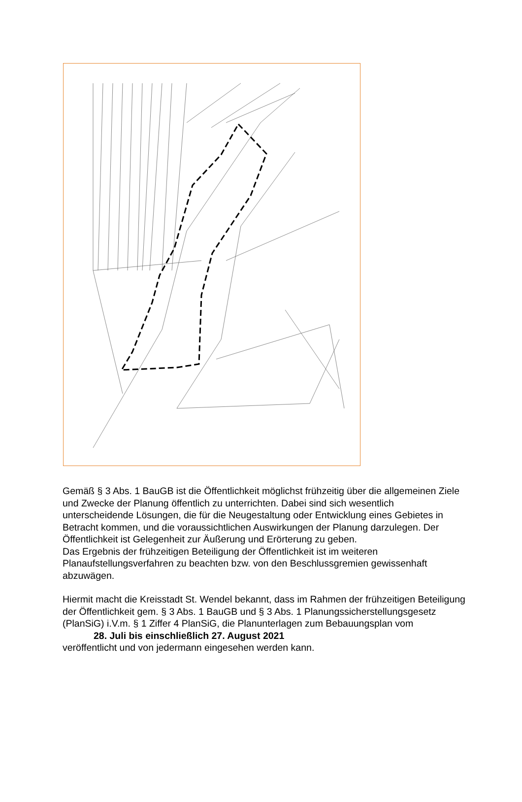Gemäß § 3 Abs. 1 BauGB ist die Öffentlichkeit möglichst frühzeitig über die allgemeinen Ziele und Zwecke der Planung öffentlich zu unterrichten. Dabei sind sich wesentlich unterscheidende Lösungen, die für die Neugestaltung oder Entwicklung eines Gebietes in Betracht kommen, und die voraussichtlichen Auswirkungen der Planung darzulegen. Der Öffentlichkeit ist Gelegenheit zur Äußerung und Erörterung zu geben.
Das Ergebnis der frühzeitigen Beteiligung der Öffentlichkeit ist im weiteren Planaufstellungsverfahren zu beachten bzw. von den Beschlussgremien gewissenhaft abzuwägen.
Hiermit macht die Kreisstadt St. Wendel bekannt, dass im Rahmen der frühzeitigen Beteiligung der Öffentlichkeit gem. § 3 Abs. 1 BauGB und § 3 Abs. 1 Planungssicherstellungsgesetz (PlanSiG) i.V.m. § 1 Ziffer 4 PlanSiG, die Planunterlagen zum Bebauungsplan vom
28. Juli bis einschließlich 27. August 2021
veröffentlicht und von jedermann eingesehen werden kann.